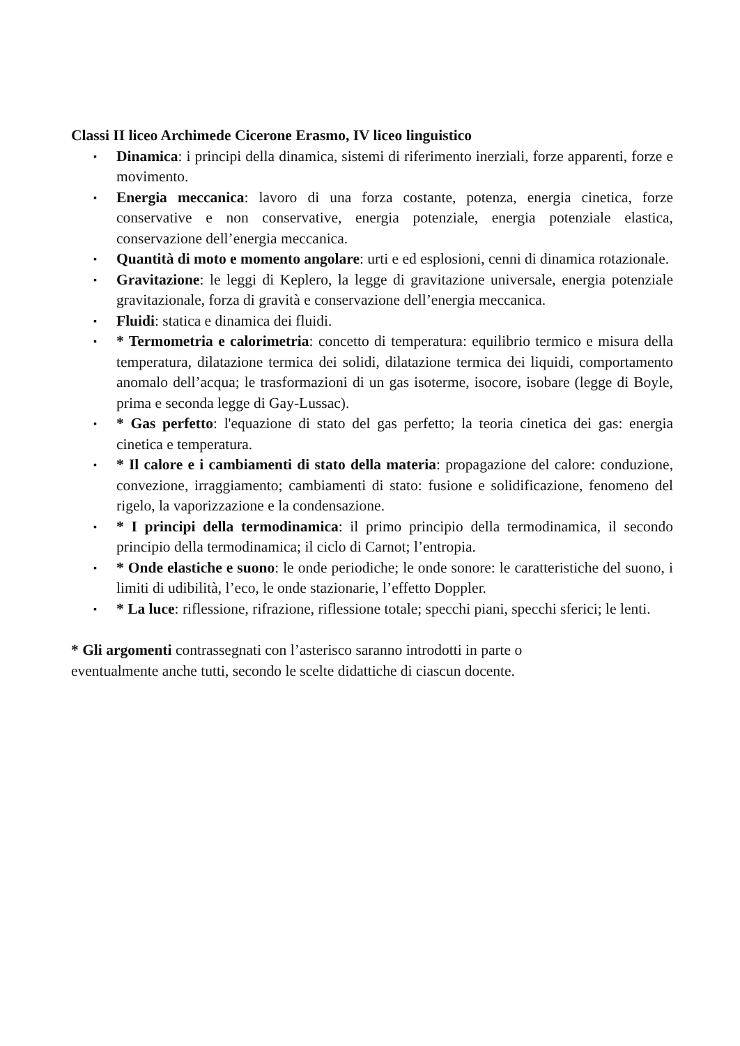Classi II liceo Archimede Cicerone Erasmo, IV liceo linguistico
▪ Dinamica: i principi della dinamica, sistemi di riferimento inerziali, forze apparenti, forze e movimento.
▪ Energia meccanica: lavoro di una forza costante, potenza, energia cinetica, forze conservative e non conservative, energia potenziale, energia potenziale elastica, conservazione dell’energia meccanica.
▪ Quantità di moto e momento angolare: urti e ed esplosioni, cenni di dinamica rotazionale.
▪ Gravitazione: le leggi di Keplero, la legge di gravitazione universale, energia potenziale gravitazionale, forza di gravità e conservazione dell’energia meccanica.
▪ Fluidi: statica e dinamica dei fluidi.
▪ * Termometria e calorimetria: concetto di temperatura: equilibrio termico e misura della temperatura, dilatazione termica dei solidi, dilatazione termica dei liquidi, comportamento anomalo dell’acqua; le trasformazioni di un gas isoterme, isocore, isobare (legge di Boyle, prima e seconda legge di Gay-Lussac).
▪ * Gas perfetto: l'equazione di stato del gas perfetto; la teoria cinetica dei gas: energia cinetica e temperatura.
▪ * Il calore e i cambiamenti di stato della materia: propagazione del calore: conduzione, convezione, irraggiamento; cambiamenti di stato: fusione e solidificazione, fenomeno del rigelo, la vaporizzazione e la condensazione.
▪ * I principi della termodinamica: il primo principio della termodinamica, il secondo principio della termodinamica; il ciclo di Carnot; l’entropia.
▪ * Onde elastiche e suono: le onde periodiche; le onde sonore: le caratteristiche del suono, i limiti di udibilità, l’eco, le onde stazionarie, l’effetto Doppler.
▪ * La luce: riflessione, rifrazione, riflessione totale; specchi piani, specchi sferici; le lenti.
* Gli argomenti contrassegnati con l’asterisco saranno introdotti in parte o
eventualmente anche tutti, secondo le scelte didattiche di ciascun docente.